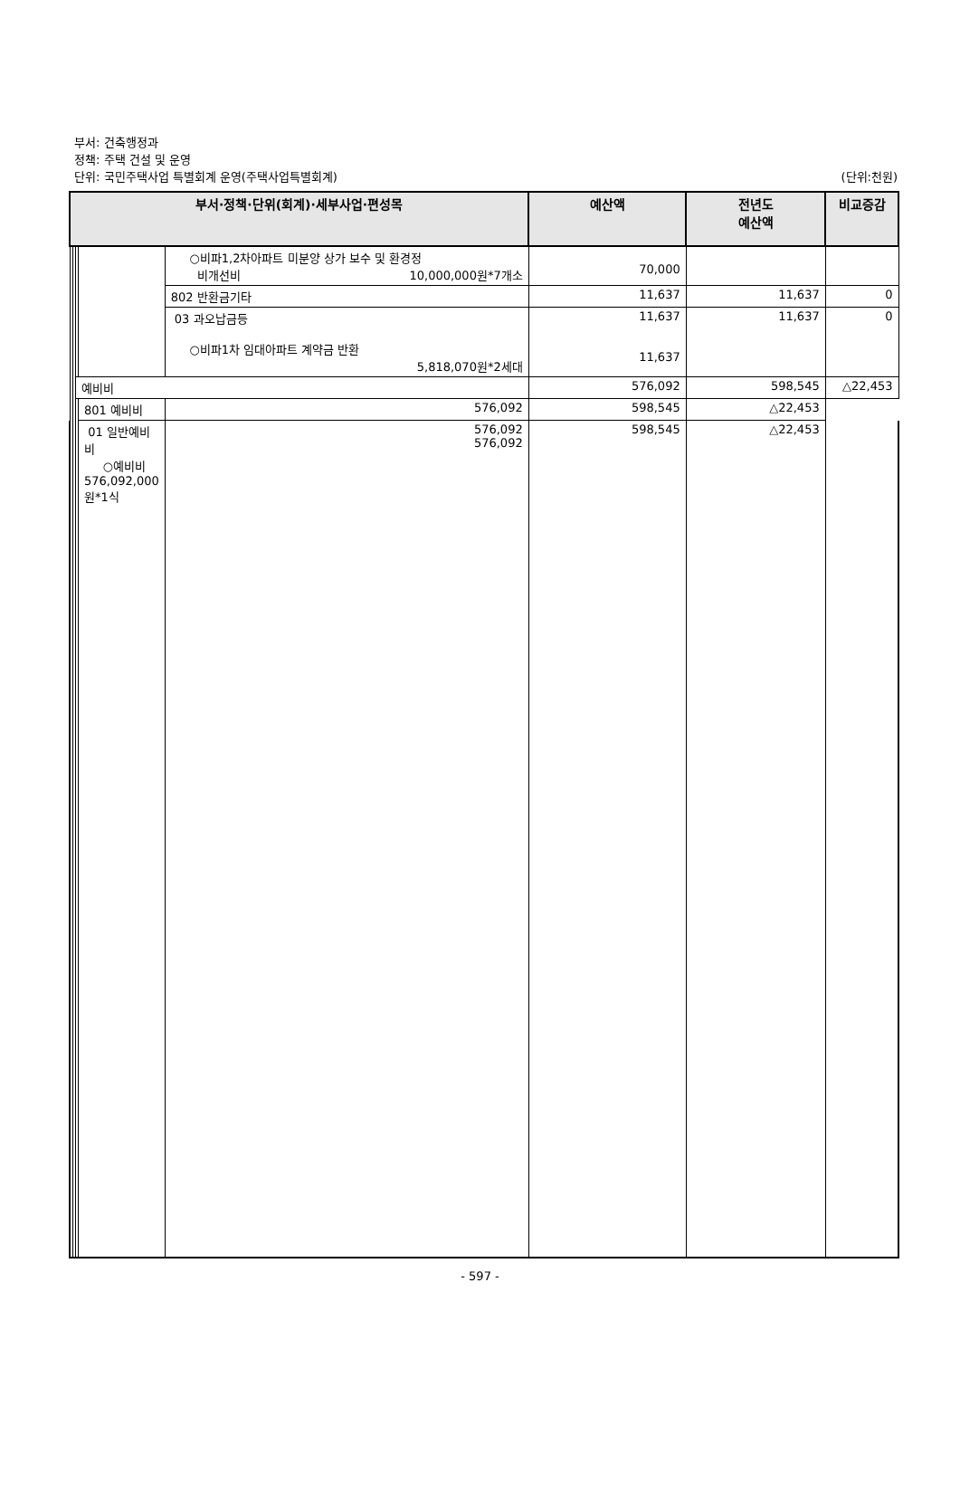부서: 건축행정과
정책: 주택 건설 및 운영
단위: 국민주택사업 특별회계 운영(주택사업특별회계)
(단위:천원)
| 부서·정책·단위(회계)·세부사업·편성목 | | | | | 예산액 | 전년도 예산액 | 비교증감 |
| --- | --- | --- | --- | --- | --- | --- | --- |
| | | | | ○비파1,2차아파트 미분양 상가 보수 및 환경정 비개선비 10,000,000원*7개소 | 70,000 | | |
| | | | | 802 반환금기타 | 11,637 | 11,637 | 0 |
| | | | | 03 과오납금등 ○비파1차 임대아파트 계약금 반환 5,818,070원*2세대 | 11,637 11,637 | 11,637 | 0 |
| | | 예비비 | | | 576,092 | 598,545 | △22,453 |
| | | | 801 예비비 | 576,092 | 598,545 | △22,453 | |
| | | | 01 일반예비비 ○예비비 576,092,000원*1식 | 576,092 576,092 | 598,545 | △22,453 | |
- 597 -